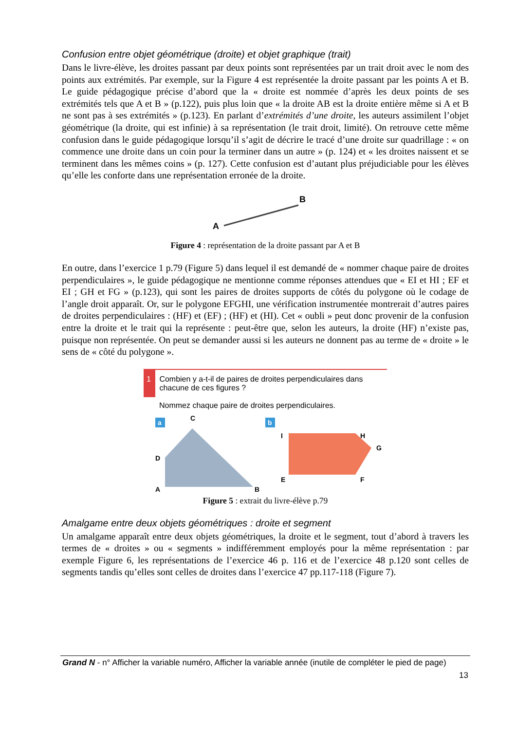Confusion entre objet géométrique (droite) et objet graphique (trait)
Dans le livre-élève, les droites passant par deux points sont représentées par un trait droit avec le nom des points aux extrémités. Par exemple, sur la Figure 4 est représentée la droite passant par les points A et B. Le guide pédagogique précise d’abord que la « droite est nommée d’après les deux points de ses extrémités tels que A et B » (p.122), puis plus loin que « la droite AB est la droite entière même si A et B ne sont pas à ses extrémités » (p.123). En parlant d’extrémités d’une droite, les auteurs assimilent l’objet géométrique (la droite, qui est infinie) à sa représentation (le trait droit, limité). On retrouve cette même confusion dans le guide pédagogique lorsqu’il s’agit de décrire le tracé d’une droite sur quadrillage : « on commence une droite dans un coin pour la terminer dans un autre » (p. 124) et « les droites naissent et se terminent dans les mêmes coins » (p. 127). Cette confusion est d’autant plus préjudiciable pour les élèves qu’elle les conforte dans une représentation erronée de la droite.
B
A
Figure 4 : représentation de la droite passant par A et B
En outre, dans l’exercice 1 p.79 (Figure 5) dans lequel il est demandé de « nommer chaque paire de droites perpendiculaires », le guide pédagogique ne mentionne comme réponses attendues que « EI et HI ; EF et EI ; GH et FG » (p.123), qui sont les paires de droites supports de côtés du polygone où le codage de l’angle droit apparaît. Or, sur le polygone EFGHI, une vérification instrumentée montrerait d’autres paires de droites perpendiculaires : (HF) et (EF) ; (HF) et (HI). Cet « oubli » peut donc provenir de la confusion entre la droite et le trait qui la représente : peut-être que, selon les auteurs, la droite (HF) n’existe pas, puisque non représentée. On peut se demander aussi si les auteurs ne donnent pas au terme de « droite » le sens de « côté du polygone ».
1 Combien y a-t-il de paires de droites perpendiculaires dans chacune de ces figures ?
Nommez chaque paire de droites perpendiculaires.
a
C
D
A
B
b
I
H
G
E
F
Figure 5 : extrait du livre-élève p.79
Amalgame entre deux objets géométriques : droite et segment
Un amalgame apparaît entre deux objets géométriques, la droite et le segment, tout d’abord à travers les termes de « droites » ou « segments » indifféremment employés pour la même représentation : par exemple Figure 6, les représentations de l’exercice 46 p. 116 et de l’exercice 48 p.120 sont celles de segments tandis qu’elles sont celles de droites dans l’exercice 47 pp.117-118 (Figure 7).
Grand N - n° Afficher la variable numéro, Afficher la variable année (inutile de compléter le pied de page)
13